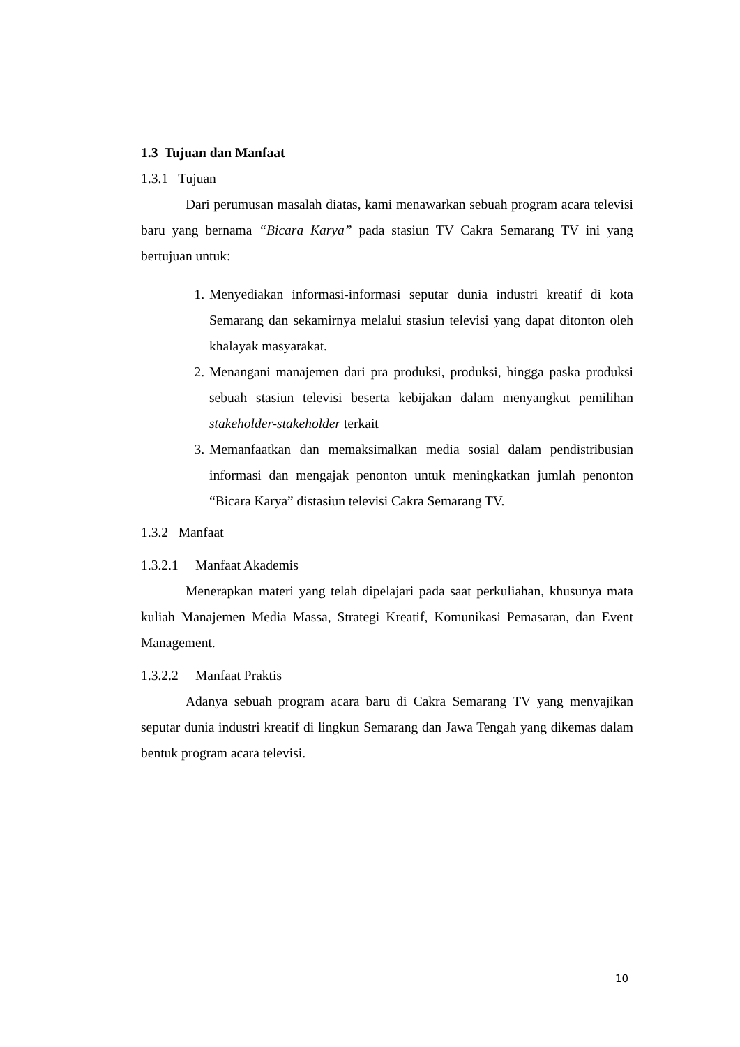1.3 Tujuan dan Manfaat
1.3.1 Tujuan
Dari perumusan masalah diatas, kami menawarkan sebuah program acara televisi baru yang bernama “Bicara Karya” pada stasiun TV Cakra Semarang TV ini yang bertujuan untuk:
1. Menyediakan informasi-informasi seputar dunia industri kreatif di kota Semarang dan sekamirnya melalui stasiun televisi yang dapat ditonton oleh khalayak masyarakat.
2. Menangani manajemen dari pra produksi, produksi, hingga paska produksi sebuah stasiun televisi beserta kebijakan dalam menyangkut pemilihan stakeholder-stakeholder terkait
3. Memanfaatkan dan memaksimalkan media sosial dalam pendistribusian informasi dan mengajak penonton untuk meningkatkan jumlah penonton “Bicara Karya” distasiun televisi Cakra Semarang TV.
1.3.2 Manfaat
1.3.2.1 Manfaat Akademis
Menerapkan materi yang telah dipelajari pada saat perkuliahan, khusunya mata kuliah Manajemen Media Massa, Strategi Kreatif, Komunikasi Pemasaran, dan Event Management.
1.3.2.2 Manfaat Praktis
Adanya sebuah program acara baru di Cakra Semarang TV yang menyajikan seputar dunia industri kreatif di lingkun Semarang dan Jawa Tengah yang dikemas dalam bentuk program acara televisi.
10